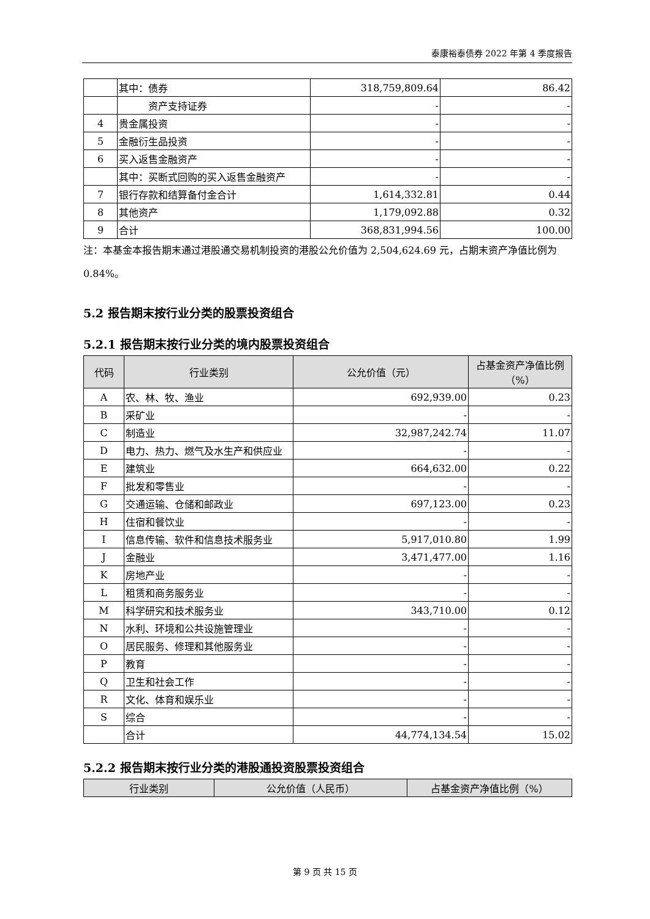泰康裕泰债券 2022 年第 4 季度报告
| | 其中：债券 | 318,759,809.64 | 86.42 |
| | 资产支持证券 | - | - |
| 4 | 贵金属投资 | - | - |
| 5 | 金融衍生品投资 | - | - |
| 6 | 买入返售金融资产 | - | - |
| | 其中：买断式回购的买入返售金融资产 | - | - |
| 7 | 银行存款和结算备付金合计 | 1,614,332.81 | 0.44 |
| 8 | 其他资产 | 1,179,092.88 | 0.32 |
| 9 | 合计 | 368,831,994.56 | 100.00 |
注：本基金本报告期末通过港股通交易机制投资的港股公允价值为 2,504,624.69 元，占期末资产净值比例为 0.84%。
5.2 报告期末按行业分类的股票投资组合
5.2.1 报告期末按行业分类的境内股票投资组合
| 代码 | 行业类别 | 公允价值（元） | 占基金资产净值比例（%） |
| --- | --- | --- | --- |
| A | 农、林、牧、渔业 | 692,939.00 | 0.23 |
| B | 采矿业 | - | - |
| C | 制造业 | 32,987,242.74 | 11.07 |
| D | 电力、热力、燃气及水生产和供应业 | - | - |
| E | 建筑业 | 664,632.00 | 0.22 |
| F | 批发和零售业 | - | - |
| G | 交通运输、仓储和邮政业 | 697,123.00 | 0.23 |
| H | 住宿和餐饮业 | - | - |
| I | 信息传输、软件和信息技术服务业 | 5,917,010.80 | 1.99 |
| J | 金融业 | 3,471,477.00 | 1.16 |
| K | 房地产业 | - | - |
| L | 租赁和商务服务业 | - | - |
| M | 科学研究和技术服务业 | 343,710.00 | 0.12 |
| N | 水利、环境和公共设施管理业 | - | - |
| O | 居民服务、修理和其他服务业 | - | - |
| P | 教育 | - | - |
| Q | 卫生和社会工作 | - | - |
| R | 文化、体育和娱乐业 | - | - |
| S | 综合 | - | - |
| | 合计 | 44,774,134.54 | 15.02 |
5.2.2 报告期末按行业分类的港股通投资股票投资组合
| 行业类别 | 公允价值（人民币） | 占基金资产净值比例（%） |
| --- | --- | --- |
第 9 页 共 15 页